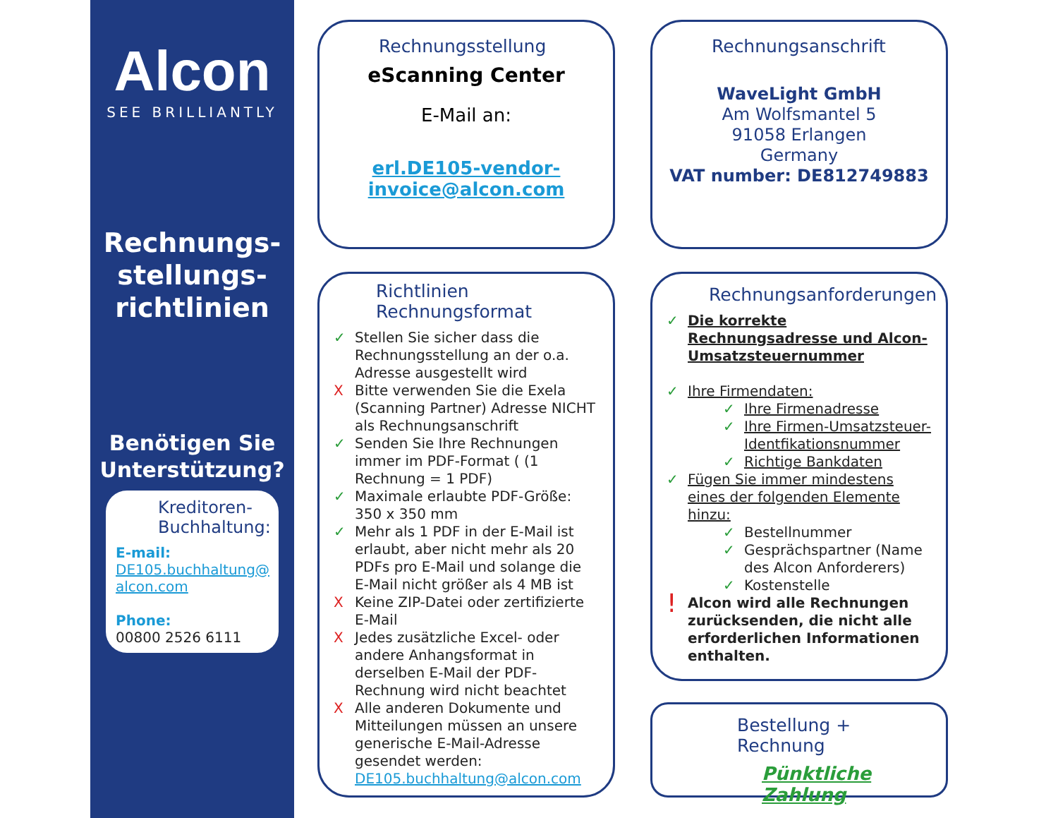Alcon
SEE BRILLIANTLY
Rechnungs-
stellungs-
richtlinien
Benötigen Sie Unterstützung?
Kreditoren-Buchhaltung:
E-mail:
DE105.buchhaltung@ alcon.com
Phone:
00800 2526 6111
Rechnungsstellung
eScanning Center
E-Mail an:
erl.DE105-vendor-invoice@alcon.com
Rechnungsanschrift
WaveLight GmbH
Am Wolfsmantel 5
91058 Erlangen
Germany
VAT number: DE812749883
Richtlinien
Rechnungsformat
✓ Stellen Sie sicher dass die Rechnungsstellung an der o.a. Adresse ausgestellt wird
X Bitte verwenden Sie die Exela (Scanning Partner) Adresse NICHT als Rechnungsanschrift
✓ Senden Sie Ihre Rechnungen immer im PDF-Format ( (1 Rechnung = 1 PDF)
✓ Maximale erlaubte PDF-Größe: 350 x 350 mm
✓ Mehr als 1 PDF in der E-Mail ist erlaubt, aber nicht mehr als 20 PDFs pro E-Mail und solange die E-Mail nicht größer als 4 MB ist
X Keine ZIP-Datei oder zertifizierte E-Mail
X Jedes zusätzliche Excel- oder andere Anhangsformat in derselben E-Mail der PDF-Rechnung wird nicht beachtet
X Alle anderen Dokumente und Mitteilungen müssen an unsere generische E-Mail-Adresse gesendet werden: DE105.buchhaltung@alcon.com
Rechnungsanforderungen
✓ Die korrekte Rechnungsadresse und Alcon-Umsatzsteuernummer
✓ Ihre Firmendaten:
✓ Ihre Firmenadresse
✓ Ihre Firmen-Umsatzsteuer-Identfikationsnummer
✓ Richtige Bankdaten
✓ Fügen Sie immer mindestens eines der folgenden Elemente hinzu:
✓ Bestellnummer
✓ Gesprächspartner (Name des Alcon Anforderers)
✓ Kostenstelle
! Alcon wird alle Rechnungen zurücksenden, die nicht alle erforderlichen Informationen enthalten.
Bestellung + Rechnung
Pünktliche Zahlung